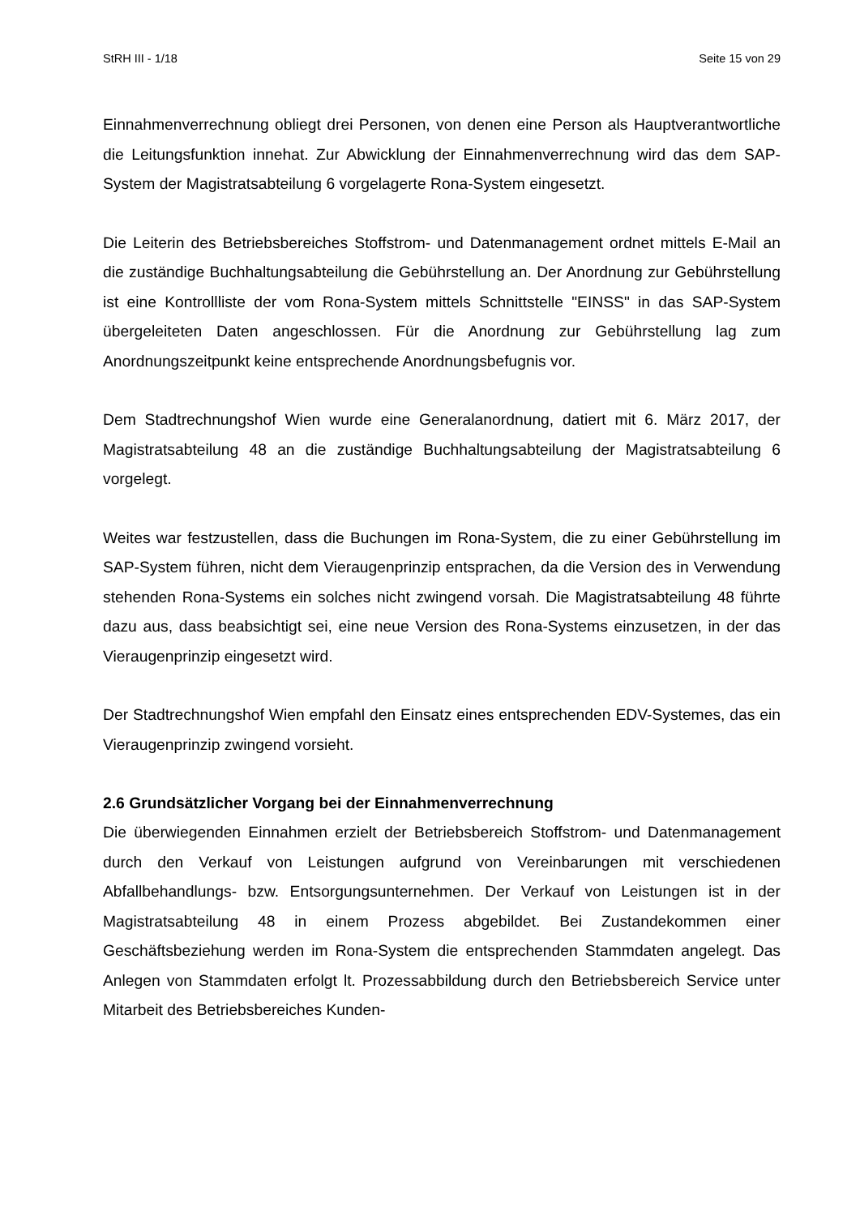StRH III - 1/18 Seite 15 von 29
Einnahmenverrechnung obliegt drei Personen, von denen eine Person als Hauptver­antwortliche die Leitungsfunktion innehat. Zur Abwicklung der Einnahmenverrechnung wird das dem SAP-System der Magistratsabteilung 6 vorgelagerte Rona-System einge­setzt.
Die Leiterin des Betriebsbereiches Stoffstrom- und Datenmanagement ordnet mittels E-Mail an die zuständige Buchhaltungsabteilung die Gebührstellung an. Der Anordnung zur Gebührstellung ist eine Kontrollliste der vom Rona-System mittels Schnittstelle "EINSS" in das SAP-System übergeleiteten Daten angeschlossen. Für die Anordnung zur Gebührstellung lag zum Anordnungszeitpunkt keine entsprechende Anordnungsbe­fugnis vor.
Dem Stadtrechnungshof Wien wurde eine Generalanordnung, datiert mit 6. März 2017, der Magistratsabteilung 48 an die zuständige Buchhaltungsabteilung der Magistratsab­teilung 6 vorgelegt.
Weites war festzustellen, dass die Buchungen im Rona-System, die zu einer Gebühr­stellung im SAP-System führen, nicht dem Vieraugenprinzip entsprachen, da die Versi­on des in Verwendung stehenden Rona-Systems ein solches nicht zwingend vorsah. Die Magistratsabteilung 48 führte dazu aus, dass beabsichtigt sei, eine neue Version des Rona-Systems einzusetzen, in der das Vieraugenprinzip eingesetzt wird.
Der Stadtrechnungshof Wien empfahl den Einsatz eines entsprechenden EDV-Systemes, das ein Vieraugenprinzip zwingend vorsieht.
2.6 Grundsätzlicher Vorgang bei der Einnahmenverrechnung
Die überwiegenden Einnahmen erzielt der Betriebsbereich Stoffstrom- und Datenma­nagement durch den Verkauf von Leistungen aufgrund von Vereinbarungen mit ver­schiedenen Abfallbehandlungs- bzw. Entsorgungsunternehmen. Der Verkauf von Leis­tungen ist in der Magistratsabteilung 48 in einem Prozess abgebildet. Bei Zustande­kommen einer Geschäftsbeziehung werden im Rona-System die entsprechenden Stammdaten angelegt. Das Anlegen von Stammdaten erfolgt lt. Prozessabbildung durch den Betriebsbereich Service unter Mitarbeit des Betriebsbereiches Kunden-